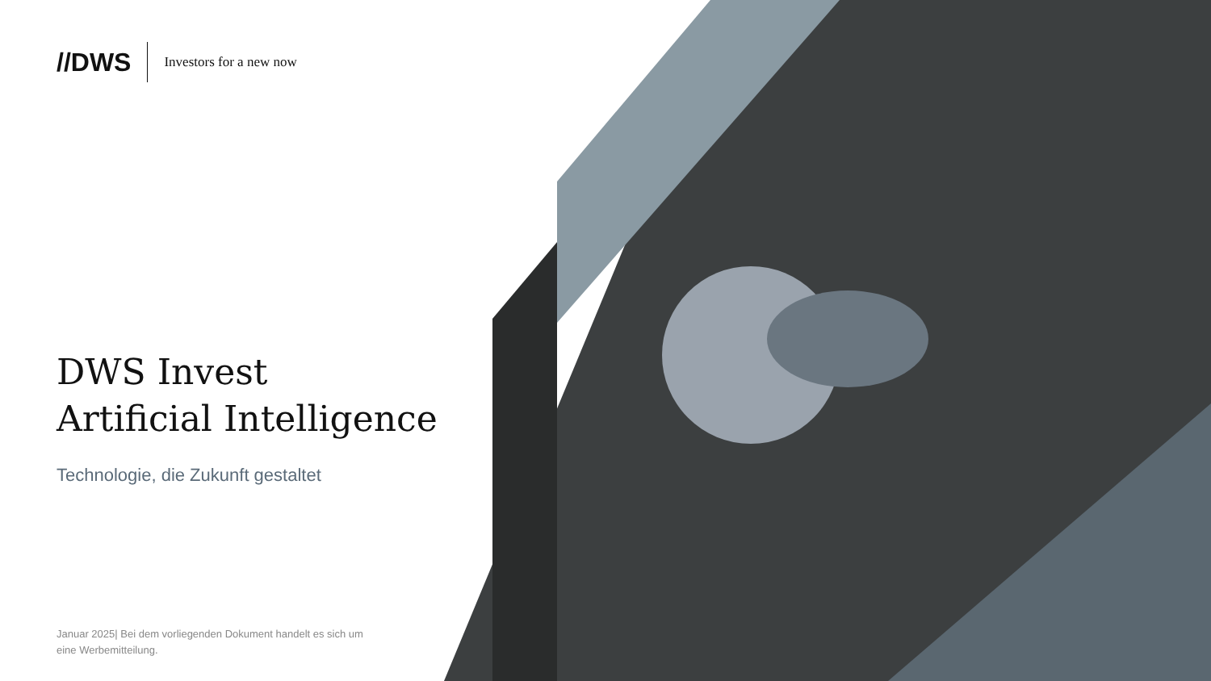//DWS Investors for a new now
DWS Invest
Artificial Intelligence
Technologie, die Zukunft gestaltet
Januar 2025| Bei dem vorliegenden Dokument handelt es sich um eine Werbemitteilung.